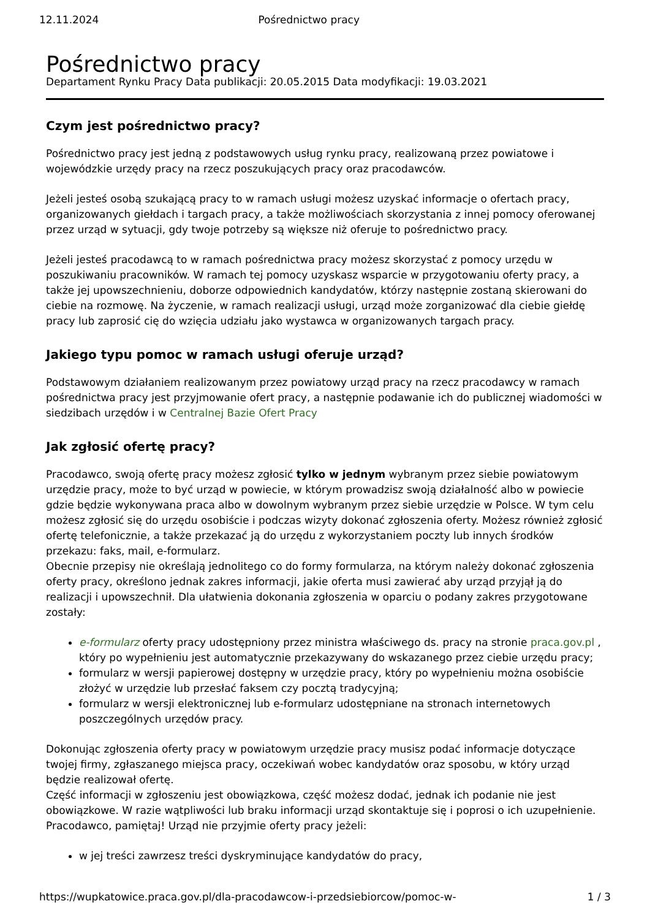12.11.2024 Pośrednictwo pracy
Pośrednictwo pracy
Departament Rynku Pracy Data publikacji: 20.05.2015 Data modyfikacji: 19.03.2021
Czym jest pośrednictwo pracy?
Pośrednictwo pracy jest jedną z podstawowych usług rynku pracy, realizowaną przez powiatowe i wojewódzkie urzędy pracy na rzecz poszukujących pracy oraz pracodawców.
Jeżeli jesteś osobą szukającą pracy to w ramach usługi możesz uzyskać informacje o ofertach pracy, organizowanych giełdach i targach pracy, a także możliwościach skorzystania z innej pomocy oferowanej przez urząd w sytuacji, gdy twoje potrzeby są większe niż oferuje to pośrednictwo pracy.
Jeżeli jesteś pracodawcą to w ramach pośrednictwa pracy możesz skorzystać z pomocy urzędu w poszukiwaniu pracowników. W ramach tej pomocy uzyskasz wsparcie w przygotowaniu oferty pracy, a także jej upowszechnieniu, doborze odpowiednich kandydatów, którzy następnie zostaną skierowani do ciebie na rozmowę. Na życzenie, w ramach realizacji usługi, urząd może zorganizować dla ciebie giełdę pracy lub zaprosić cię do wzięcia udziału jako wystawca w organizowanych targach pracy.
Jakiego typu pomoc w ramach usługi oferuje urząd?
Podstawowym działaniem realizowanym przez powiatowy urząd pracy na rzecz pracodawcy w ramach pośrednictwa pracy jest przyjmowanie ofert pracy, a następnie podawanie ich do publicznej wiadomości w siedzibach urzędów i w Centralnej Bazie Ofert Pracy
Jak zgłosić ofertę pracy?
Pracodawco, swoją ofertę pracy możesz zgłosić tylko w jednym wybranym przez siebie powiatowym urzędzie pracy, może to być urząd w powiecie, w którym prowadzisz swoją działalność albo w powiecie gdzie będzie wykonywana praca albo w dowolnym wybranym przez siebie urzędzie w Polsce. W tym celu możesz zgłosić się do urzędu osobiście i podczas wizyty dokonać zgłoszenia oferty. Możesz również zgłosić ofertę telefonicznie, a także przekazać ją do urzędu z wykorzystaniem poczty lub innych środków przekazu: faks, mail, e-formularz.
Obecnie przepisy nie określają jednolitego co do formy formularza, na którym należy dokonać zgłoszenia oferty pracy, określono jednak zakres informacji, jakie oferta musi zawierać aby urząd przyjął ją do realizacji i upowszechnił. Dla ułatwienia dokonania zgłoszenia w oparciu o podany zakres przygotowane zostały:
e-formularz oferty pracy udostępniony przez ministra właściwego ds. pracy na stronie praca.gov.pl , który po wypełnieniu jest automatycznie przekazywany do wskazanego przez ciebie urzędu pracy;
formularz w wersji papierowej dostępny w urzędzie pracy, który po wypełnieniu można osobiście złożyć w urzędzie lub przesłać faksem czy pocztą tradycyjną;
formularz w wersji elektronicznej lub e-formularz udostępniane na stronach internetowych poszczególnych urzędów pracy.
Dokonując zgłoszenia oferty pracy w powiatowym urzędzie pracy musisz podać informacje dotyczące twojej firmy, zgłaszanego miejsca pracy, oczekiwań wobec kandydatów oraz sposobu, w który urząd będzie realizował ofertę.
Część informacji w zgłoszeniu jest obowiązkowa, część możesz dodać, jednak ich podanie nie jest obowiązkowe. W razie wątpliwości lub braku informacji urząd skontaktuje się i poprosi o ich uzupełnienie.
Pracodawco, pamiętaj! Urząd nie przyjmie oferty pracy jeżeli:
w jej treści zawrzesz treści dyskryminujące kandydatów do pracy,
https://wupkatowice.praca.gov.pl/dla-pracodawcow-i-przedsiebiorcow/pomoc-w- 1 / 3